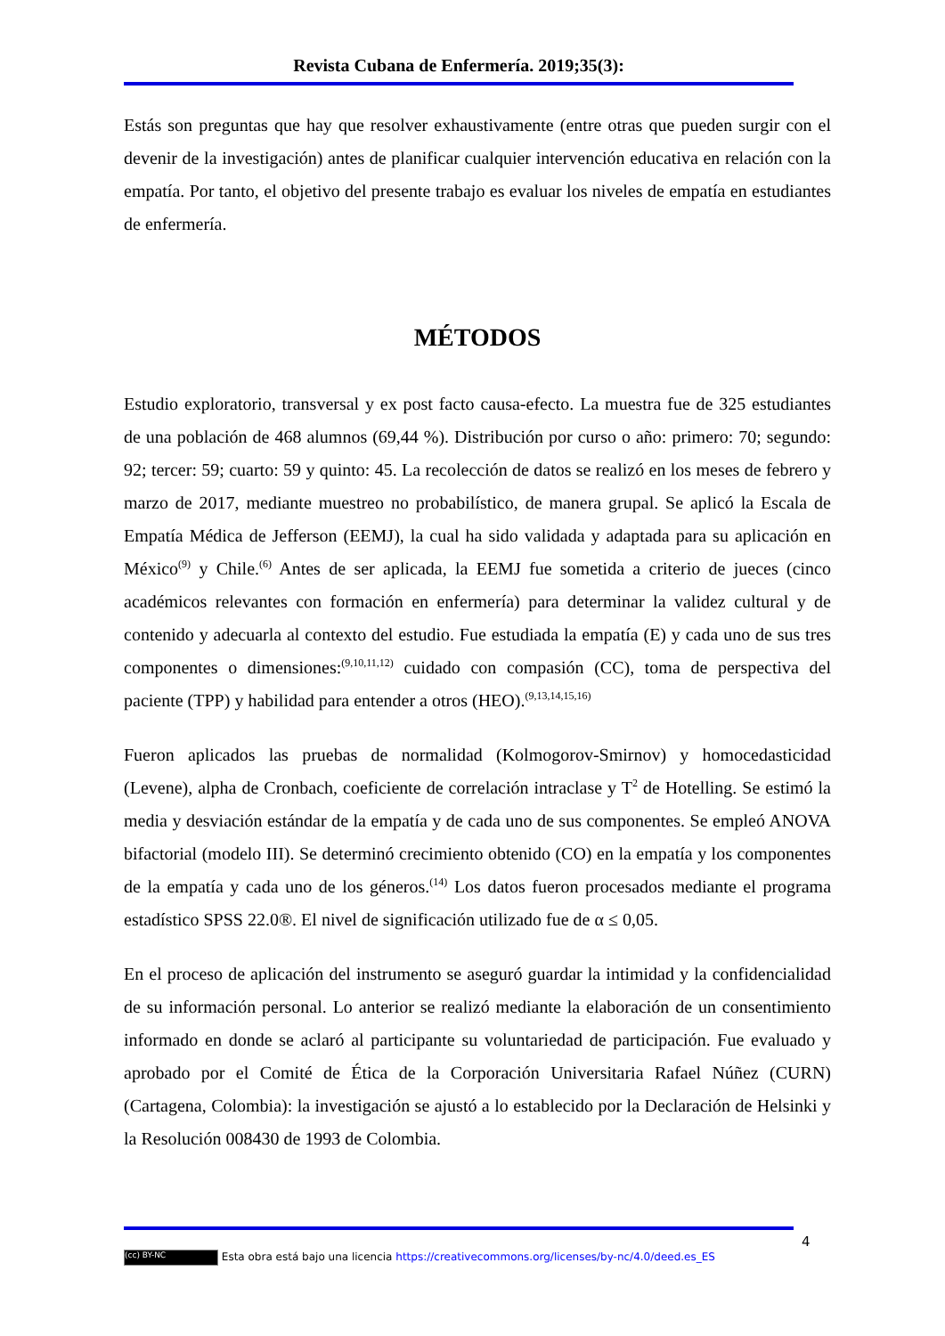Revista Cubana de Enfermería. 2019;35(3):
Estás son preguntas que hay que resolver exhaustivamente (entre otras que pueden surgir con el devenir de la investigación) antes de planificar cualquier intervención educativa en relación con la empatía. Por tanto, el objetivo del presente trabajo es evaluar los niveles de empatía en estudiantes de enfermería.
MÉTODOS
Estudio exploratorio, transversal y ex post facto causa-efecto. La muestra fue de 325 estudiantes de una población de 468 alumnos (69,44 %). Distribución por curso o año: primero: 70; segundo: 92; tercer: 59; cuarto: 59 y quinto: 45. La recolección de datos se realizó en los meses de febrero y marzo de 2017, mediante muestreo no probabilístico, de manera grupal. Se aplicó la Escala de Empatía Médica de Jefferson (EEMJ), la cual ha sido validada y adaptada para su aplicación en México<sup>(9)</sup> y Chile.<sup>(6)</sup> Antes de ser aplicada, la EEMJ fue sometida a criterio de jueces (cinco académicos relevantes con formación en enfermería) para determinar la validez cultural y de contenido y adecuarla al contexto del estudio. Fue estudiada la empatía (E) y cada uno de sus tres componentes o dimensiones:<sup>(9,10,11,12)</sup> cuidado con compasión (CC), toma de perspectiva del paciente (TPP) y habilidad para entender a otros (HEO).<sup>(9,13,14,15,16)</sup>
Fueron aplicados las pruebas de normalidad (Kolmogorov-Smirnov) y homocedasticidad (Levene), alpha de Cronbach, coeficiente de correlación intraclase y T<sup>2</sup> de Hotelling. Se estimó la media y desviación estándar de la empatía y de cada uno de sus componentes. Se empleó ANOVA bifactorial (modelo III). Se determinó crecimiento obtenido (CO) en la empatía y los componentes de la empatía y cada uno de los géneros.<sup>(14)</sup> Los datos fueron procesados mediante el programa estadístico SPSS 22.0®. El nivel de significación utilizado fue de α ≤ 0,05.
En el proceso de aplicación del instrumento se aseguró guardar la intimidad y la confidencialidad de su información personal. Lo anterior se realizó mediante la elaboración de un consentimiento informado en donde se aclaró al participante su voluntariedad de participación. Fue evaluado y aprobado por el Comité de Ética de la Corporación Universitaria Rafael Núñez (CURN) (Cartagena, Colombia): la investigación se ajustó a lo establecido por la Declaración de Helsinki y la Resolución 008430 de 1993 de Colombia.
4
(cc) BY-NC Esta obra está bajo una licencia https://creativecommons.org/licenses/by-nc/4.0/deed.es_ES